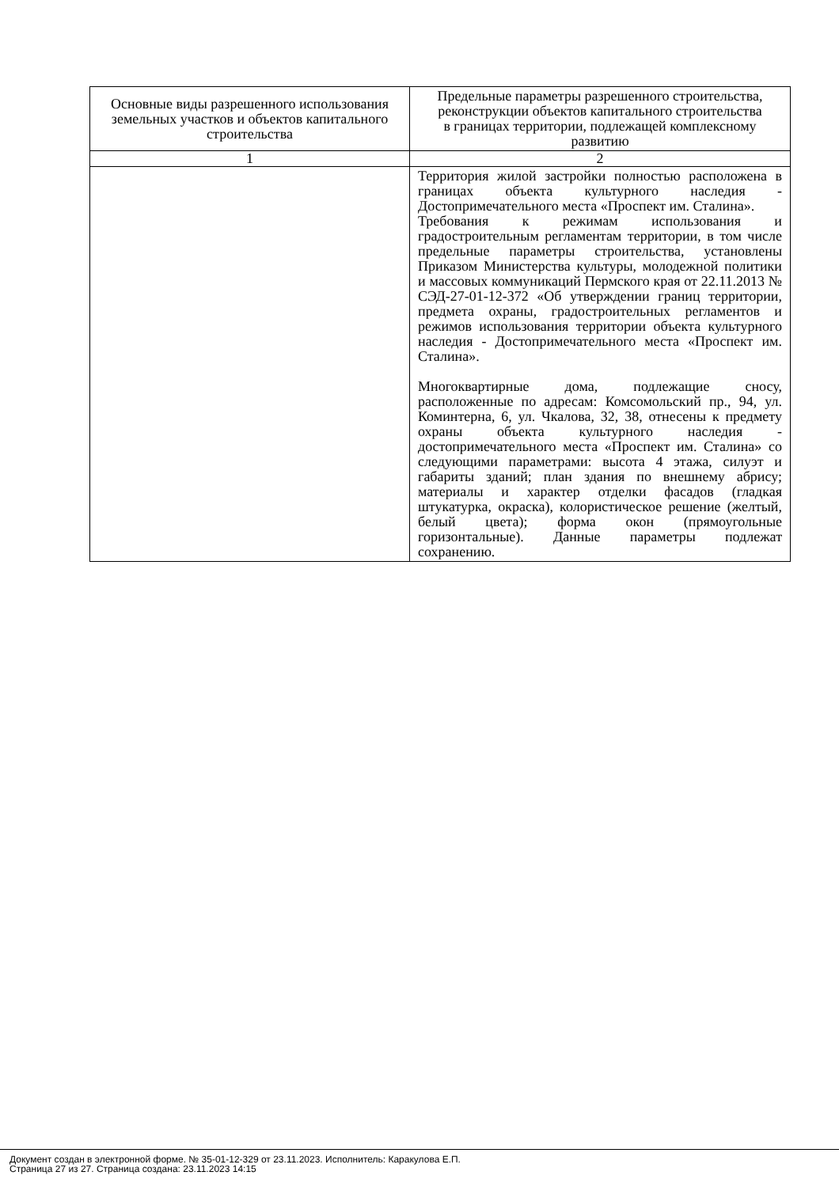| Основные виды разрешенного использования земельных участков и объектов капитального строительства | Предельные параметры разрешенного строительства, реконструкции объектов капитального строительства в границах территории, подлежащей комплексному развитию |
| --- | --- |
| 1 | 2 |
| | Территория жилой застройки полностью расположена в границах объекта культурного наследия - Достопримечательного места «Проспект им. Сталина». Требования к режимам использования и градостроительным регламентам территории, в том числе предельные параметры строительства, установлены Приказом Министерства культуры, молодежной политики и массовых коммуникаций Пермского края от 22.11.2013 № СЭД-27-01-12-372 «Об утверждении границ территории, предмета охраны, градостроительных регламентов и режимов использования территории объекта культурного наследия - Достопримечательного места «Проспект им. Сталина». Многоквартирные дома, подлежащие сносу, расположенные по адресам: Комсомольский пр., 94, ул. Коминтерна, 6, ул. Чкалова, 32, 38, отнесены к предмету охраны объекта культурного наследия - достопримечательного места «Проспект им. Сталина» со следующими параметрами: высота 4 этажа, силуэт и габариты зданий; план здания по внешнему абрису; материалы и характер отделки фасадов (гладкая штукатурка, окраска), колористическое решение (желтый, белый цвета); форма окон (прямоугольные горизонтальные). Данные параметры подлежат сохранению. |
Документ создан в электронной форме. № 35-01-12-329 от 23.11.2023. Исполнитель: Каракулова Е.П.
Страница 27 из 27. Страница создана: 23.11.2023 14:15